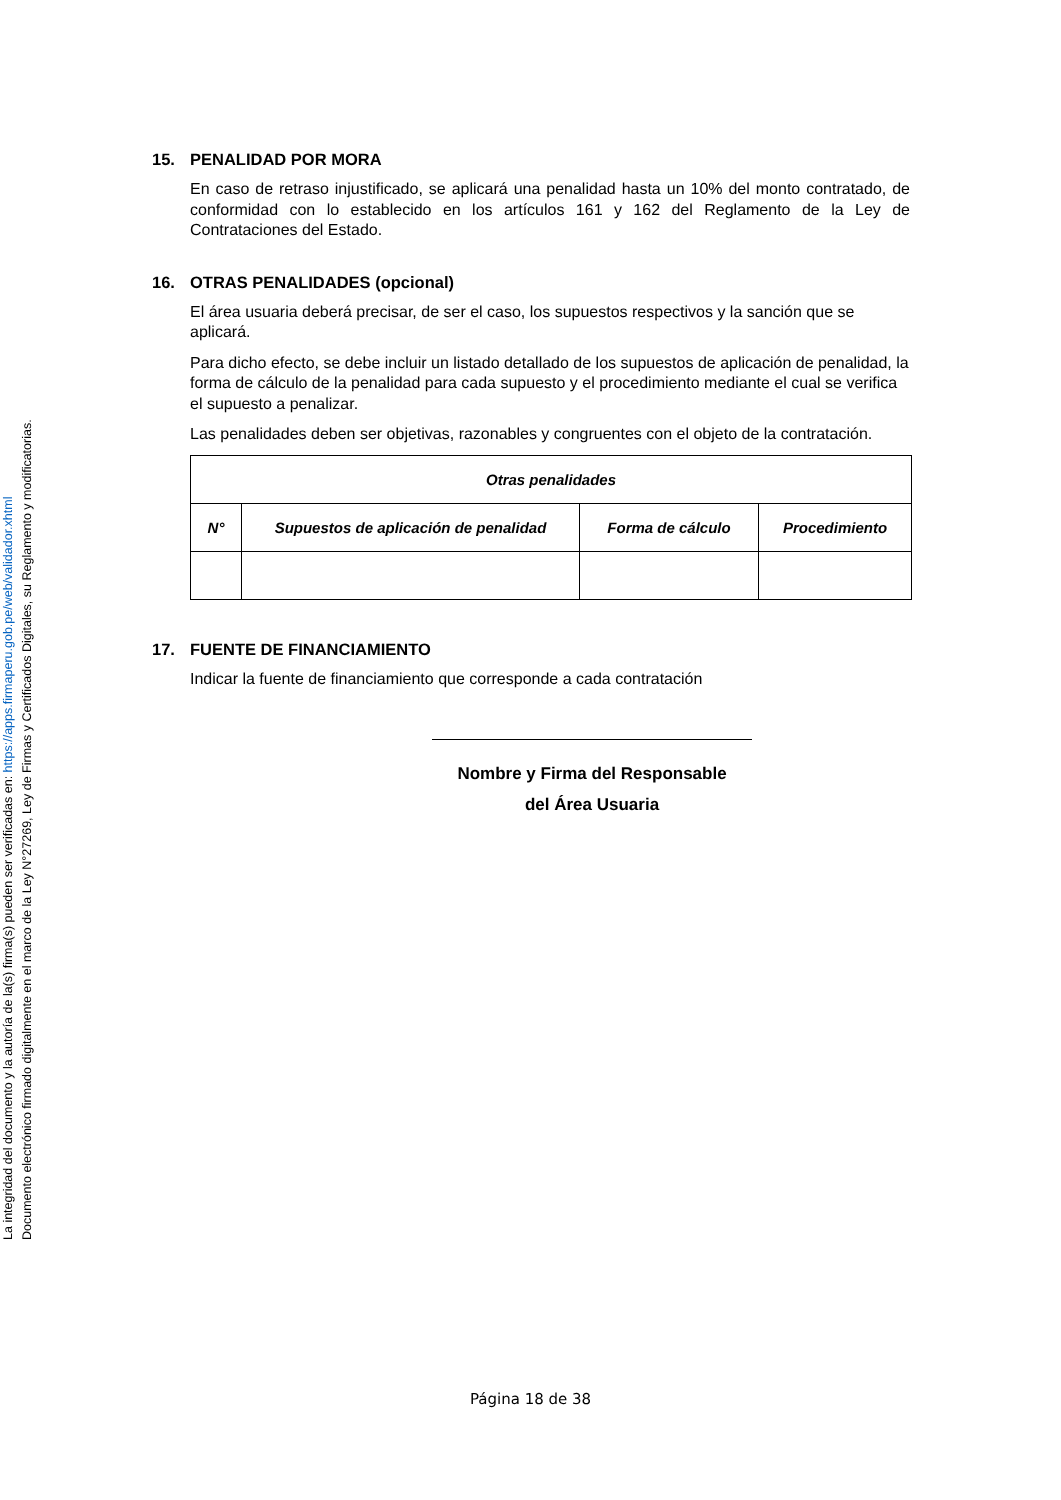15. PENALIDAD POR MORA
En caso de retraso injustificado, se aplicará una penalidad hasta un 10% del monto contratado, de conformidad con lo establecido en los artículos 161 y 162 del Reglamento de la Ley de Contrataciones del Estado.
16. OTRAS PENALIDADES (opcional)
El área usuaria deberá precisar, de ser el caso, los supuestos respectivos y la sanción que se aplicará.
Para dicho efecto, se debe incluir un listado detallado de los supuestos de aplicación de penalidad, la forma de cálculo de la penalidad para cada supuesto y el procedimiento mediante el cual se verifica el supuesto a penalizar.
Las penalidades deben ser objetivas, razonables y congruentes con el objeto de la contratación.
| Otras penalidades | | | |
| --- | --- | --- | --- |
| N° | Supuestos de aplicación de penalidad | Forma de cálculo | Procedimiento |
17. FUENTE DE FINANCIAMIENTO
Indicar la fuente de financiamiento que corresponde a cada contratación
Nombre y Firma del Responsable
del Área Usuaria
Página 18 de 38
Documento electrónico firmado digitalmente en el marco de la Ley N°27269, Ley de Firmas y Certificados Digitales, su Reglamento y modificatorias.
La integridad del documento y la autoría de la(s) firma(s) pueden ser verificadas en: https://apps.firmaperu.gob.pe/web/validador.xhtml